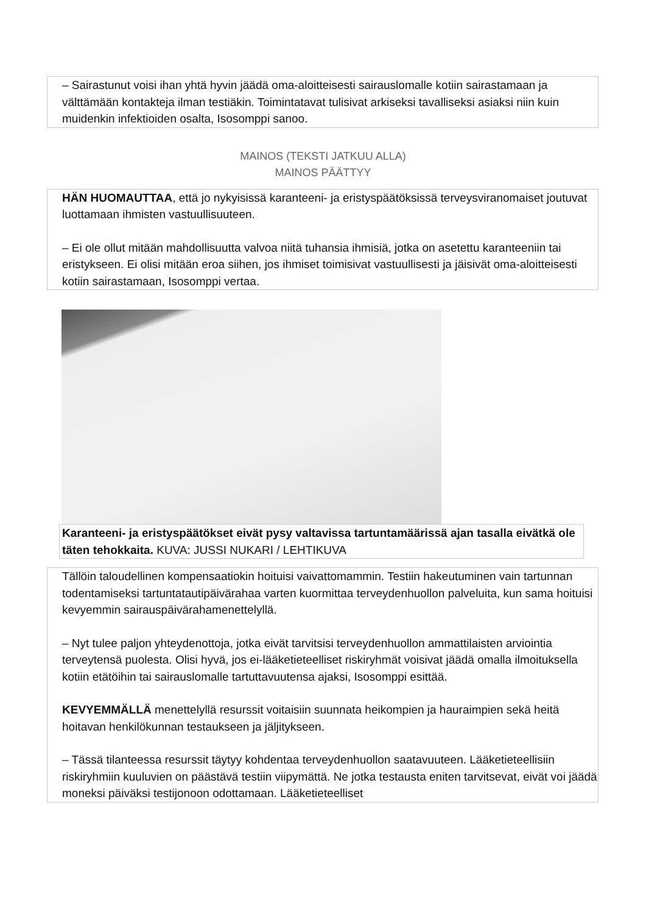– Sairastunut voisi ihan yhtä hyvin jäädä oma-aloitteisesti sairauslomalle kotiin sairastamaan ja välttämään kontakteja ilman testiäkin. Toimintatavat tulisivat arkiseksi tavalliseksi asiaksi niin kuin muidenkin infektioiden osalta, Isosomppi sanoo.
MAINOS (TEKSTI JATKUU ALLA)
MAINOS PÄÄTTYY
HÄN HUOMAUTTAA, että jo nykyisissä karanteeni- ja eristyspäätöksissä terveysviranomaiset joutuvat luottamaan ihmisten vastuullisuuteen.
– Ei ole ollut mitään mahdollisuutta valvoa niitä tuhansia ihmisiä, jotka on asetettu karanteeniin tai eristykseen. Ei olisi mitään eroa siihen, jos ihmiset toimisivat vastuullisesti ja jäisivät oma-aloitteisesti kotiin sairastamaan, Isosomppi vertaa.
Karanteeni- ja eristyspäätökset eivät pysy valtavissa tartuntamäärissä ajan tasalla eivätkä ole täten tehokkaita. KUVA: JUSSI NUKARI / LEHTIKUVA
Tällöin taloudellinen kompensaatiokin hoituisi vaivattomammin. Testiin hakeutuminen vain tartunnan todentamiseksi tartuntatautipäivärahaa varten kuormittaa terveydenhuollon palveluita, kun sama hoituisi kevyemmin sairauspäivärahamenettelyllä.
– Nyt tulee paljon yhteydenottoja, jotka eivät tarvitsisi terveydenhuollon ammattilaisten arviointia terveytensä puolesta. Olisi hyvä, jos ei-lääketieteelliset riskiryhmät voisivat jäädä omalla ilmoituksella kotiin etätöihin tai sairauslomalle tartuttavuutensa ajaksi, Isosomppi esittää.
KEVYEMMÄLLÄ menettelyllä resurssit voitaisiin suunnata heikompien ja hauraimpien sekä heitä hoitavan henkilökunnan testaukseen ja jäljitykseen.
– Tässä tilanteessa resurssit täytyy kohdentaa terveydenhuollon saatavuuteen. Lääketieteellisiin riskiryhmiin kuuluvien on päästävä testiin viipymättä. Ne jotka testausta eniten tarvitsevat, eivät voi jäädä moneksi päiväksi testijonoon odottamaan. Lääketieteelliset